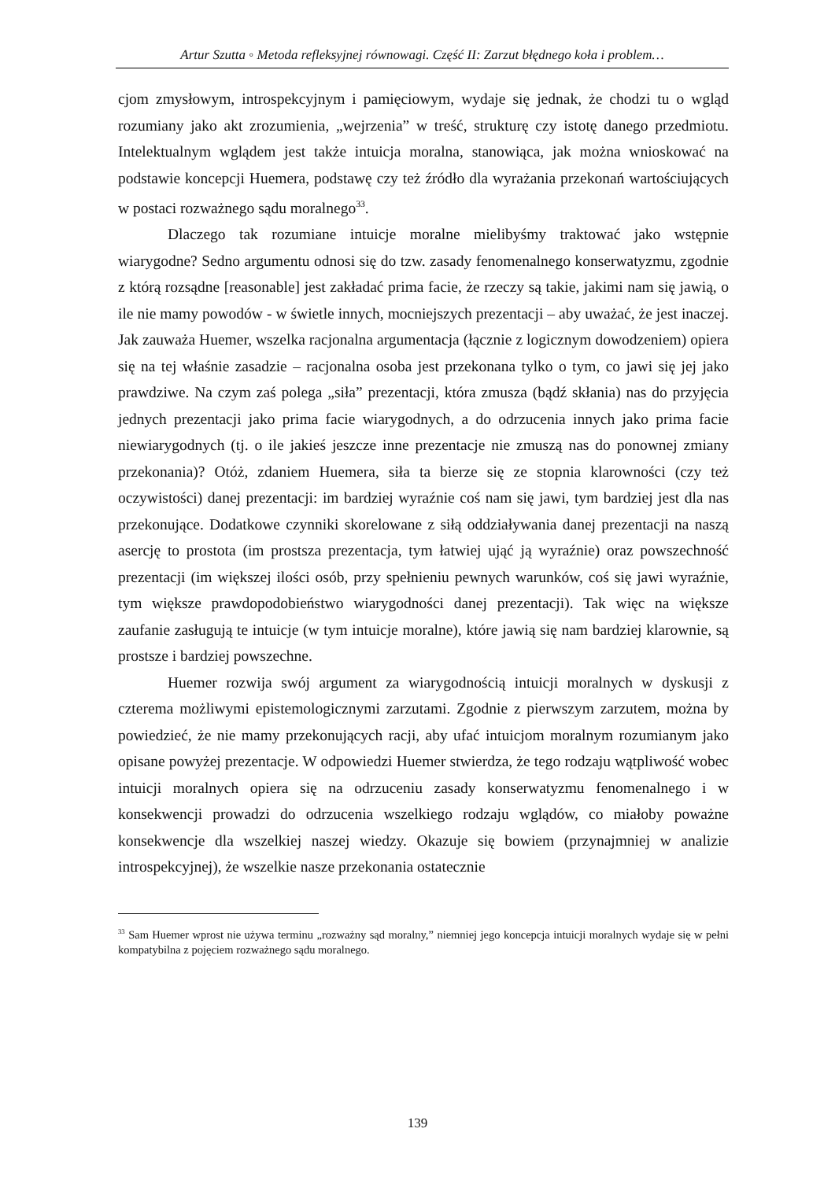Artur Szutta ◦ Metoda refleksyjnej równowagi. Część II: Zarzut błędnego koła i problem…
cjom zmysłowym, introspekcyjnym i pamięciowym, wydaje się jednak, że chodzi tu o wgląd rozumiany jako akt zrozumienia, „wejrzenia” w treść, strukturę czy istotę danego przedmiotu. Intelektualnym wglądem jest także intuicja moralna, stanowiąca, jak można wnioskować na podstawie koncepcji Huemera, podstawę czy też źródło dla wyrażania przekonań wartościujących w postaci rozważnego sądu moralnego<sup>33</sup>.
Dlaczego tak rozumiane intuicje moralne mielibyśmy traktować jako wstępnie wiarygodne? Sedno argumentu odnosi się do tzw. zasady fenomenalnego konserwatyzmu, zgodnie z którą rozsądne [reasonable] jest zakładać prima facie, że rzeczy są takie, jakimi nam się jawią, o ile nie mamy powodów - w świetle innych, mocniejszych prezentacji – aby uważać, że jest inaczej. Jak zauważa Huemer, wszelka racjonalna argumentacja (łącznie z logicznym dowodzeniem) opiera się na tej właśnie zasadzie – racjonalna osoba jest przekonana tylko o tym, co jawi się jej jako prawdziwe. Na czym zaś polega „siła” prezentacji, która zmusza (bądź skłania) nas do przyjęcia jednych prezentacji jako prima facie wiarygodnych, a do odrzucenia innych jako prima facie niewiarygodnych (tj. o ile jakieś jeszcze inne prezentacje nie zmuszą nas do ponownej zmiany przekonania)? Otóż, zdaniem Huemera, siła ta bierze się ze stopnia klarowności (czy też oczywistości) danej prezentacji: im bardziej wyraźnie coś nam się jawi, tym bardziej jest dla nas przekonujące. Dodatkowe czynniki skorelowane z siłą oddziaływania danej prezentacji na naszą asercję to prostota (im prostsza prezentacja, tym łatwiej ująć ją wyraźnie) oraz powszechność prezentacji (im większej ilości osób, przy spełnieniu pewnych warunków, coś się jawi wyraźnie, tym większe prawdopodobieństwo wiarygodności danej prezentacji). Tak więc na większe zaufanie zasługują te intuicje (w tym intuicje moralne), które jawią się nam bardziej klarownie, są prostsze i bardziej powszechne.
Huemer rozwija swój argument za wiarygodnością intuicji moralnych w dyskusji z czterema możliwymi epistemologicznymi zarzutami. Zgodnie z pierwszym zarzutem, można by powiedzieć, że nie mamy przekonujących racji, aby ufać intuicjom moralnym rozumianym jako opisane powyżej prezentacje. W odpowiedzi Huemer stwierdza, że tego rodzaju wątpliwość wobec intuicji moralnych opiera się na odrzuceniu zasady konserwatyzmu fenomenalnego i w konsekwencji prowadzi do odrzucenia wszelkiego rodzaju wglądów, co miałoby poważne konsekwencje dla wszelkiej naszej wiedzy. Okazuje się bowiem (przynajmniej w analizie introspekcyjnej), że wszelkie nasze przekonania ostatecznie
<sup>33</sup> Sam Huemer wprost nie używa terminu „rozważny sąd moralny,” niemniej jego koncepcja intuicji moralnych wydaje się w pełni kompatybilna z pojęciem rozważnego sądu moralnego.
139